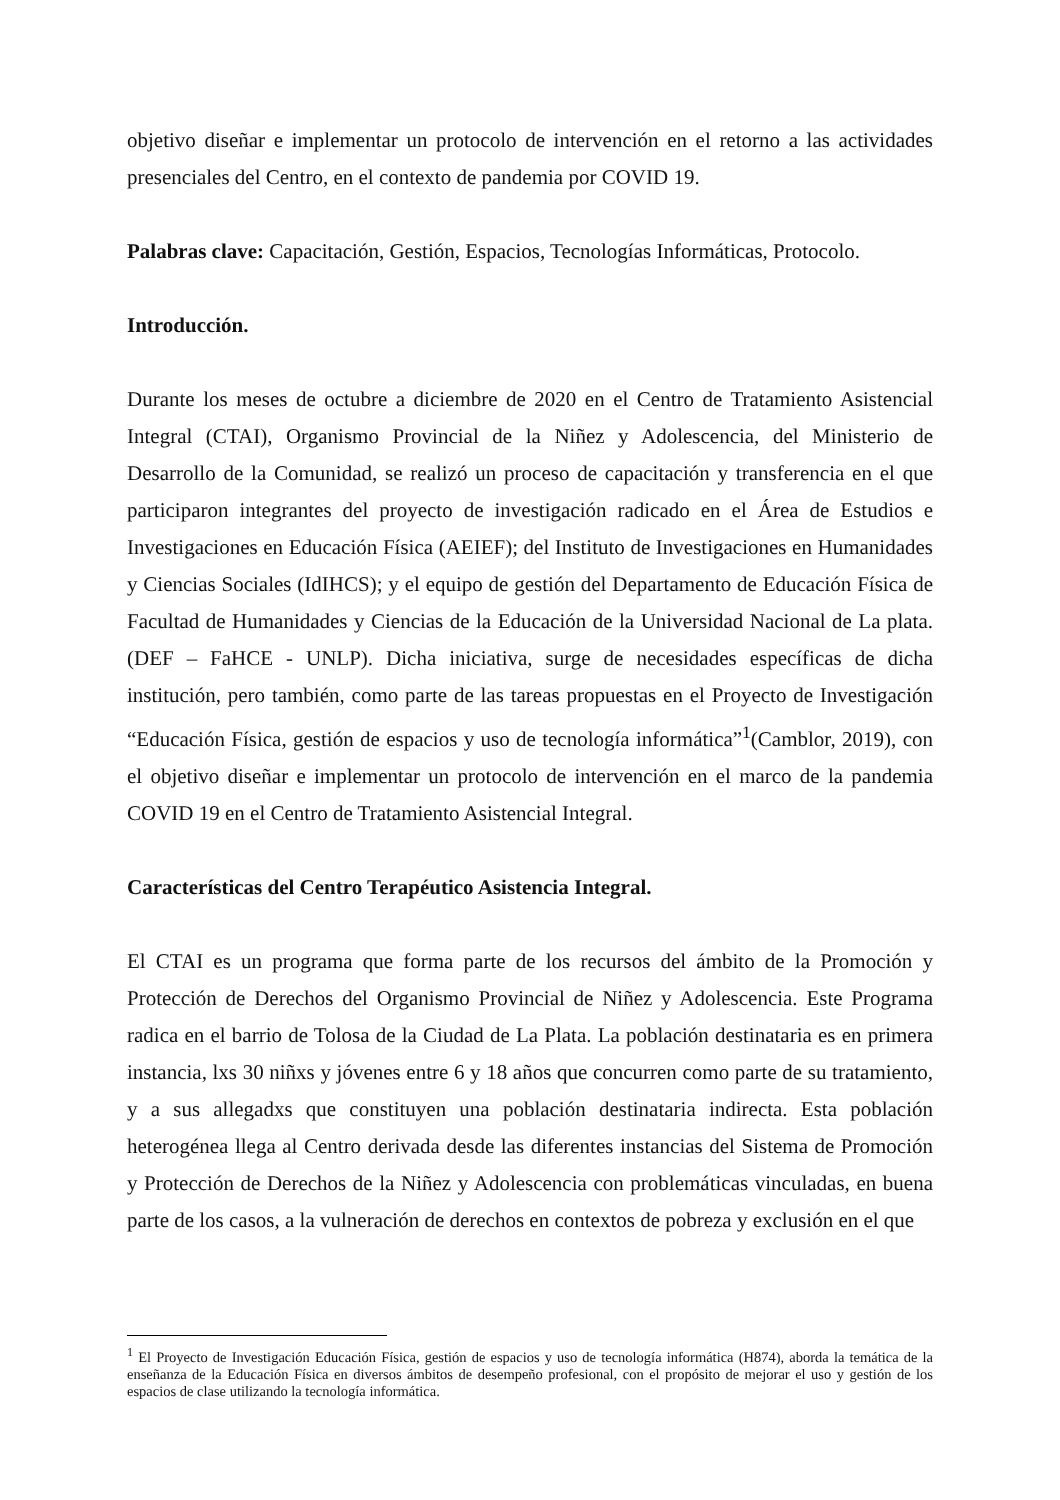objetivo diseñar e implementar un protocolo de intervención en el retorno a las actividades presenciales del Centro, en el contexto de pandemia por COVID 19.
Palabras clave: Capacitación, Gestión, Espacios, Tecnologías Informáticas, Protocolo.
Introducción.
Durante los meses de octubre a diciembre de 2020 en el Centro de Tratamiento Asistencial Integral (CTAI), Organismo Provincial de la Niñez y Adolescencia, del Ministerio de Desarrollo de la Comunidad, se realizó un proceso de capacitación y transferencia en el que participaron integrantes del proyecto de investigación radicado en el Área de Estudios e Investigaciones en Educación Física (AEIEF); del Instituto de Investigaciones en Humanidades y Ciencias Sociales (IdIHCS); y el equipo de gestión del Departamento de Educación Física de Facultad de Humanidades y Ciencias de la Educación de la Universidad Nacional de La plata. (DEF – FaHCE - UNLP). Dicha iniciativa, surge de necesidades específicas de dicha institución, pero también, como parte de las tareas propuestas en el Proyecto de Investigación “Educación Física, gestión de espacios y uso de tecnología informática”<sup>1</sup>(Camblor, 2019), con el objetivo diseñar e implementar un protocolo de intervención en el marco de la pandemia COVID 19 en el Centro de Tratamiento Asistencial Integral.
Características del Centro Terapéutico Asistencia Integral.
El CTAI es un programa que forma parte de los recursos del ámbito de la Promoción y Protección de Derechos del Organismo Provincial de Niñez y Adolescencia. Este Programa radica en el barrio de Tolosa de la Ciudad de La Plata. La población destinataria es en primera instancia, lxs 30 niñxs y jóvenes entre 6 y 18 años que concurren como parte de su tratamiento, y a sus allegadxs que constituyen una población destinataria indirecta. Esta población heterogénea llega al Centro derivada desde las diferentes instancias del Sistema de Promoción y Protección de Derechos de la Niñez y Adolescencia con problemáticas vinculadas, en buena parte de los casos, a la vulneración de derechos en contextos de pobreza y exclusión en el que
<sup>1</sup> El Proyecto de Investigación Educación Física, gestión de espacios y uso de tecnología informática (H874), aborda la temática de la enseñanza de la Educación Física en diversos ámbitos de desempeño profesional, con el propósito de mejorar el uso y gestión de los espacios de clase utilizando la tecnología informática.